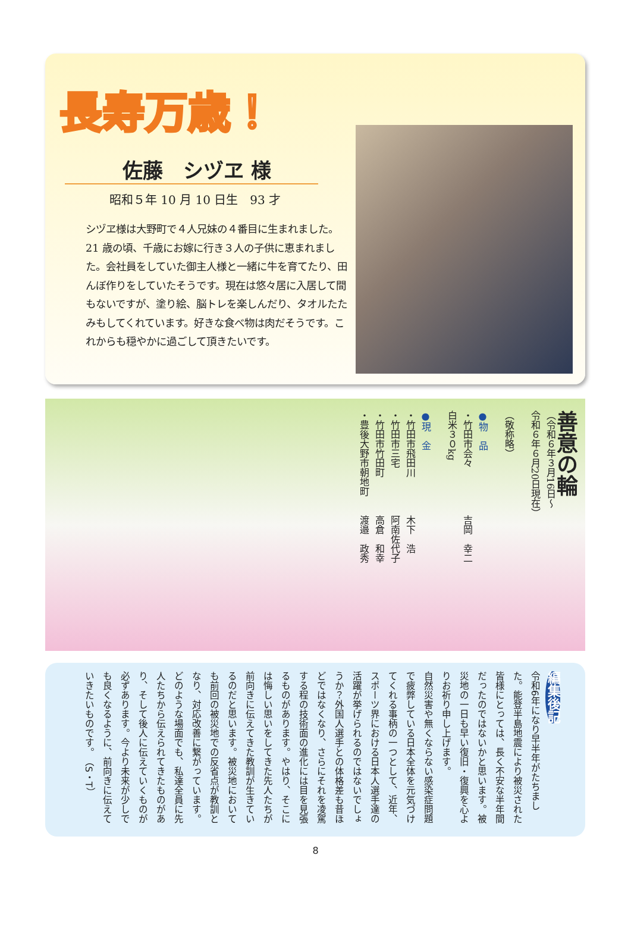長寿万歳！
佐藤　シヅヱ 様
昭和５年 10 月 10 日生　93 才
シヅヱ様は大野町で４人兄妹の４番目に生まれました。21 歳の頃、千歳にお嫁に行き３人の子供に恵まれました。会社員をしていた御主人様と一緒に牛を育てたり、田んぼ作りをしていたそうです。現在は悠々居に入居して間もないですが、塗り絵、脳トレを楽しんだり、タオルたたみもしてくれています。好きな食べ物は肉だそうです。これからも穏やかに過ごして頂きたいです。
善意の輪
（令和６年３月16日〜
令和６年６月20日現在）
（敬称略）
●物　品
・竹田市会々　　　　　吉岡　幸二
白米３０kg
●現　金
・竹田市飛田川　　　　木下　浩
・竹田市三宅　　　　　阿南佐代子
・竹田市竹田町　　　　高倉　和幸
・豊後大野市朝地町　　渡邉　政秀
編集後記
令和6年になり早半年がたちました。能登半島地震により被災された皆様にとっては、長く不安な半年間だったのではないかと思います。被災地の一日も早い復旧・復興を心よりお祈り申し上げます。
自然災害や無くならない感染症問題で疲弊している日本全体を元気づけてくれる事柄の一つとして、近年、スポーツ界における日本人選手達の活躍が挙げられるのではないでしょうか？外国人選手との体格差も昔ほどではなくなり、さらにそれを凌駕する程の技術面の進化には目を見張るものがあります。やはり、そこには悔しい思いをしてきた先人たちが前向きに伝えてきた教訓が生きているのだと思います。被災地においても前回の被災地での反省点が教訓となり、対応改善に繋がっています。
どのような場面でも、私達全員に先人たちから伝えられてきたものがあり、そして後人に伝えていくものが必ずあります。今より未来が少しでも良くなるように、前向きに伝えていきたいものです。　（S・T）
8